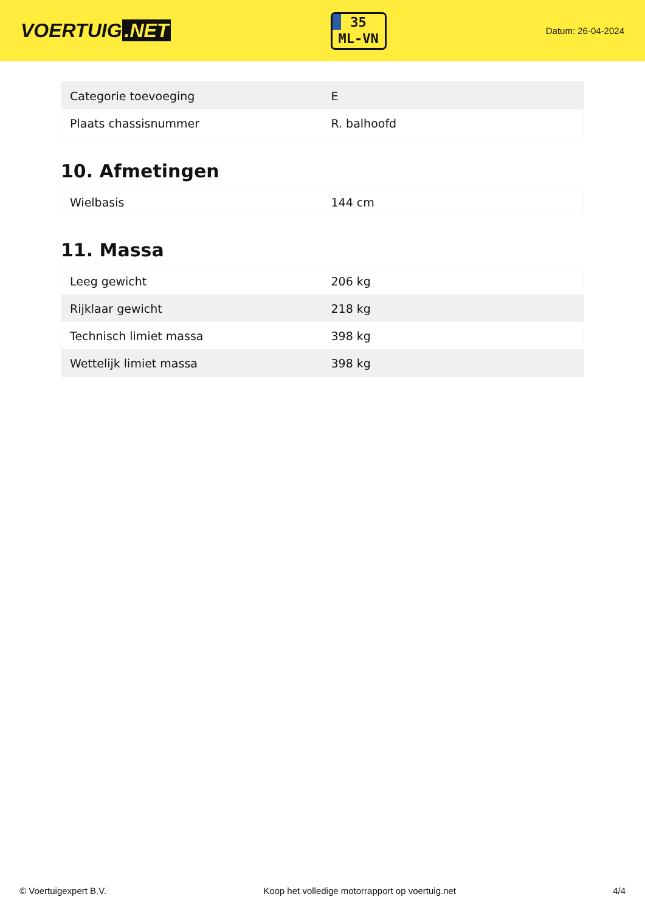VOERTUIG.NET
35
ML-VN
Datum: 26-04-2024
| Categorie toevoeging | E |
| Plaats chassisnummer | R. balhoofd |
10. Afmetingen
| Wielbasis | 144 cm |
11. Massa
| Leeg gewicht | 206 kg |
| Rijklaar gewicht | 218 kg |
| Technisch limiet massa | 398 kg |
| Wettelijk limiet massa | 398 kg |
© Voertuigexpert B.V. Koop het volledige motorrapport op voertuig.net 4/4